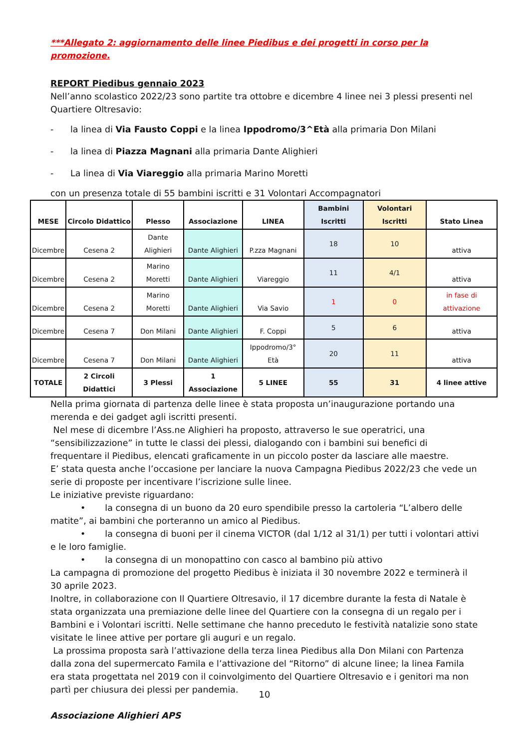***Allegato 2: aggiornamento delle linee Piedibus e dei progetti in corso per la promozione.
REPORT Piedibus gennaio 2023
Nell’anno scolastico 2022/23 sono partite tra ottobre e dicembre 4 linee nei 3 plessi presenti nel Quartiere Oltresavio:
- la linea di Via Fausto Coppi e la linea Ippodromo/3^Età alla primaria Don Milani
- la linea di Piazza Magnani alla primaria Dante Alighieri
- La linea di Via Viareggio alla primaria Marino Moretti
con un presenza totale di 55 bambini iscritti e 31 Volontari Accompagnatori
| MESE | Circolo Didattico | Plesso | Associazione | LINEA | Bambini Iscritti | Volontari Iscritti | Stato Linea |
| --- | --- | --- | --- | --- | --- | --- | --- |
| Dicembre | Cesena 2 | Dante Alighieri | Dante Alighieri | P.zza Magnani | 18 | 10 | attiva |
| Dicembre | Cesena 2 | Marino Moretti | Dante Alighieri | Viareggio | 11 | 4/1 | attiva |
| Dicembre | Cesena 2 | Marino Moretti | Dante Alighieri | Via Savio | 1 | 0 | in fase di attivazione |
| Dicembre | Cesena 7 | Don Milani | Dante Alighieri | F. Coppi | 5 | 6 | attiva |
| Dicembre | Cesena 7 | Don Milani | Dante Alighieri | Ippodromo/3° Età | 20 | 11 | attiva |
| TOTALE | 2 Circoli Didattici | 3 Plessi | 1 Associazione | 5 LINEE | 55 | 31 | 4 linee attive |
Nella prima giornata di partenza delle linee è stata proposta un’inaugurazione portando una merenda e dei gadget agli iscritti presenti.
Nel mese di dicembre l’Ass.ne Alighieri ha proposto, attraverso le sue operatrici, una “sensibilizzazione” in tutte le classi dei plessi, dialogando con i bambini sui benefici di frequentare il Piedibus, elencati graficamente in un piccolo poster da lasciare alle maestre.
E’ stata questa anche l’occasione per lanciare la nuova Campagna Piedibus 2022/23 che vede un serie di proposte per incentivare l’iscrizione sulle linee.
Le iniziative previste riguardano:
• la consegna di un buono da 20 euro spendibile presso la cartoleria “L’albero delle matite”, ai bambini che porteranno un amico al Piedibus.
• la consegna di buoni per il cinema VICTOR (dal 1/12 al 31/1) per tutti i volontari attivi e le loro famiglie.
• la consegna di un monopattino con casco al bambino più attivo
La campagna di promozione del progetto Piedibus è iniziata il 30 novembre 2022 e terminerà il 30 aprile 2023.
Inoltre, in collaborazione con Il Quartiere Oltresavio, il 17 dicembre durante la festa di Natale è stata organizzata una premiazione delle linee del Quartiere con la consegna di un regalo per i Bambini e i Volontari iscritti. Nelle settimane che hanno preceduto le festività natalizie sono state visitate le linee attive per portare gli auguri e un regalo.
La prossima proposta sarà l’attivazione della terza linea Piedibus alla Don Milani con Partenza dalla zona del supermercato Famila e l’attivazione del “Ritorno” di alcune linee; la linea Famila era stata progettata nel 2019 con il coinvolgimento del Quartiere Oltresavio e i genitori ma non partì per chiusura dei plessi per pandemia.
Associazione Alighieri APS
10